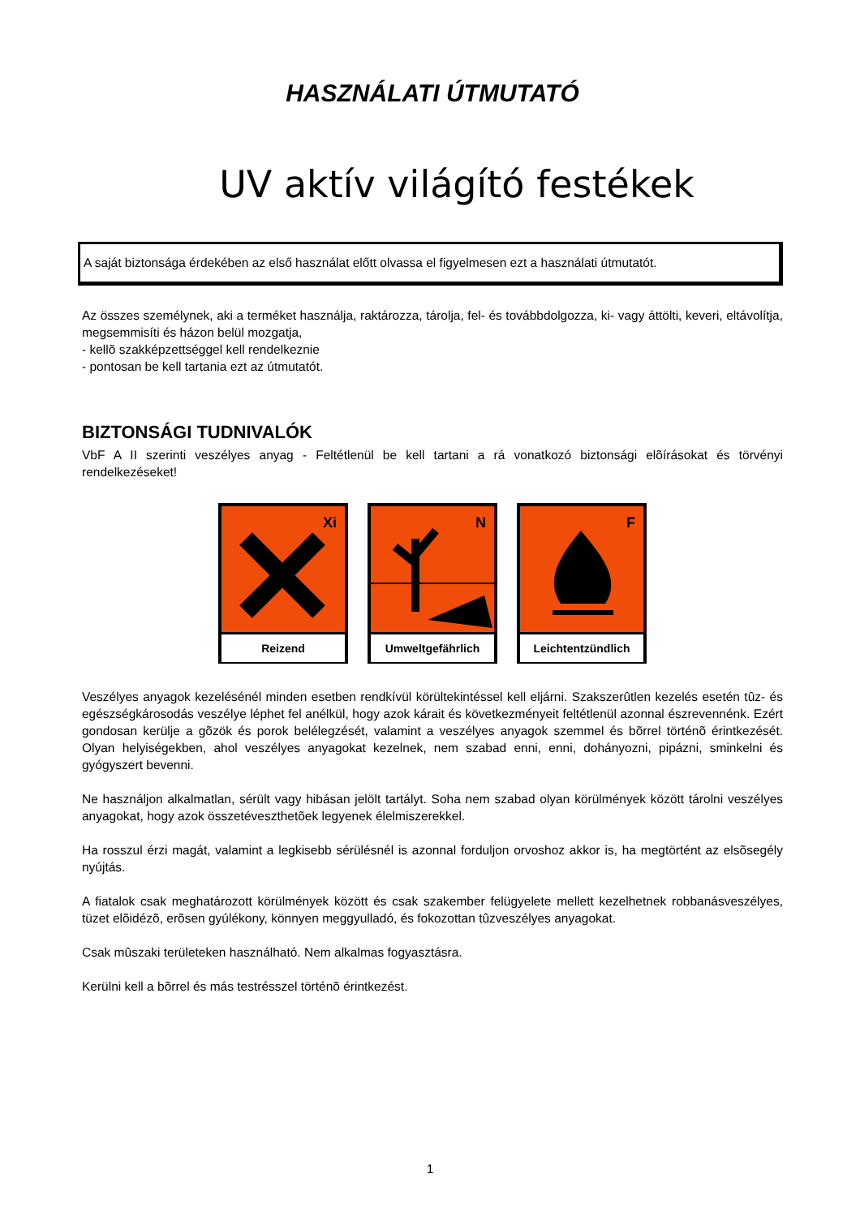HASZNÁLATI ÚTMUTATÓ
UV aktív világító festékek
A saját biztonsága érdekében az első használat előtt olvassa el figyelmesen ezt a használati útmutatót.
Az összes személynek, aki a terméket használja, raktározza, tárolja, fel- és továbbdolgozza, ki- vagy áttölti, keveri, eltávolítja, megsemmisíti és házon belül mozgatja,
- kellõ szakképzettséggel kell rendelkeznie
- pontosan be kell tartania ezt az útmutatót.
BIZTONSÁGI TUDNIVALÓK
VbF A II szerinti veszélyes anyag - Feltétlenül be kell tartani a rá vonatkozó biztonsági elõírásokat és törvényi rendelkezéseket!
Xi
Reizend
N
Umweltgefährlich
F
Leichtentzündlich
Veszélyes anyagok kezelésénél minden esetben rendkívül körültekintéssel kell eljárni. Szakszerûtlen kezelés esetén tûz- és egészségkárosodás veszélye léphet fel anélkül, hogy azok kárait és következményeit feltétlenül azonnal észrevennénk. Ezért gondosan kerülje a gõzök és porok belélegzését, valamint a veszélyes anyagok szemmel és bõrrel történõ érintkezését. Olyan helyiségekben, ahol veszélyes anyagokat kezelnek, nem szabad enni, enni, dohányozni, pipázni, sminkelni és gyógyszert bevenni.
Ne használjon alkalmatlan, sérült vagy hibásan jelölt tartályt. Soha nem szabad olyan körülmények között tárolni veszélyes anyagokat, hogy azok összetéveszthetõek legyenek élelmiszerekkel.
Ha rosszul érzi magát, valamint a legkisebb sérülésnél is azonnal forduljon orvoshoz akkor is, ha megtörtént az elsõsegély nyújtás.
A fiatalok csak meghatározott körülmények között és csak szakember felügyelete mellett kezelhetnek robbanásveszélyes, tüzet elõidézõ, erõsen gyúlékony, könnyen meggyulladó, és fokozottan tûzveszélyes anyagokat.
Csak mûszaki területeken használható. Nem alkalmas fogyasztásra.
Kerülni kell a bõrrel és más testrésszel történõ érintkezést.
1